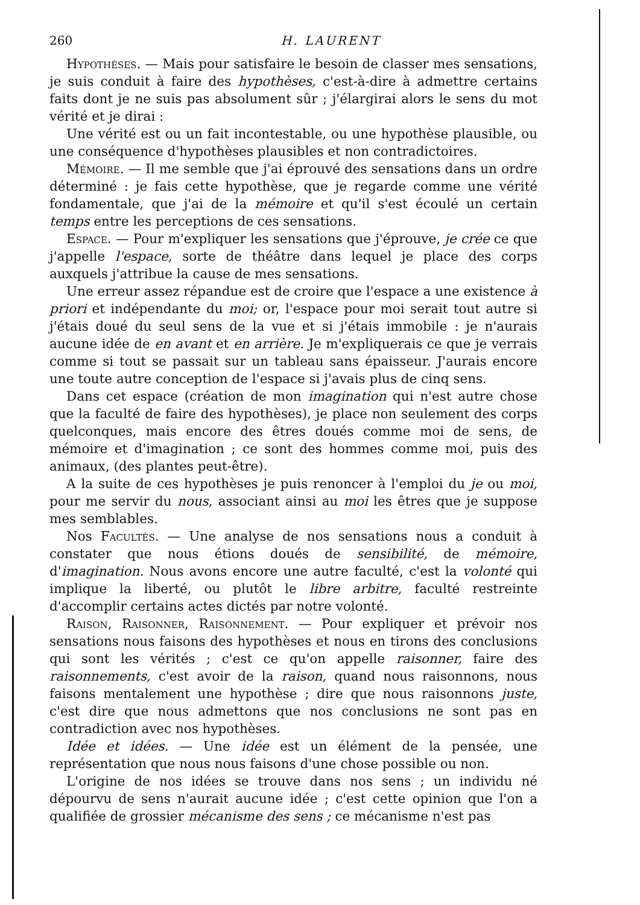260 H. LAURENT
Hypothèses. — Mais pour satisfaire le besoin de classer mes sensations, je suis conduit à faire des hypothèses, c'est-à-dire à admettre certains faits dont je ne suis pas absolument sûr ; j'élargirai alors le sens du mot vérité et je dirai :
Une vérité est ou un fait incontestable, ou une hypothèse plausible, ou une conséquence d'hypothèses plausibles et non contradictoires.
Mémoire. — Il me semble que j'ai éprouvé des sensations dans un ordre déterminé : je fais cette hypothèse, que je regarde comme une vérité fondamentale, que j'ai de la mémoire et qu'il s'est écoulé un certain temps entre les perceptions de ces sensations.
Espace. — Pour m'expliquer les sensations que j'éprouve, je crée ce que j'appelle l'espace, sorte de théâtre dans lequel je place des corps auxquels j'attribue la cause de mes sensations.
Une erreur assez répandue est de croire que l'espace a une existence à priori et indépendante du moi; or, l'espace pour moi serait tout autre si j'étais doué du seul sens de la vue et si j'étais immobile : je n'aurais aucune idée de en avant et en arrière. Je m'expliquerais ce que je verrais comme si tout se passait sur un tableau sans épaisseur. J'aurais encore une toute autre conception de l'espace si j'avais plus de cinq sens.
Dans cet espace (création de mon imagination qui n'est autre chose que la faculté de faire des hypothèses), je place non seulement des corps quelconques, mais encore des êtres doués comme moi de sens, de mémoire et d'imagination ; ce sont des hommes comme moi, puis des animaux, (des plantes peut-être).
A la suite de ces hypothèses je puis renoncer à l'emploi du je ou moi, pour me servir du nous, associant ainsi au moi les êtres que je suppose mes semblables.
Nos Facultés. — Une analyse de nos sensations nous a conduit à constater que nous étions doués de sensibilité, de mémoire, d'imagination. Nous avons encore une autre faculté, c'est la volonté qui implique la liberté, ou plutôt le libre arbitre, faculté restreinte d'accomplir certains actes dictés par notre volonté.
Raison, Raisonner, Raisonnement. — Pour expliquer et prévoir nos sensations nous faisons des hypothèses et nous en tirons des conclusions qui sont les vérités ; c'est ce qu'on appelle raisonner, faire des raisonnements, c'est avoir de la raison, quand nous raisonnons, nous faisons mentalement une hypothèse ; dire que nous raisonnons juste, c'est dire que nous admettons que nos conclusions ne sont pas en contradiction avec nos hypothèses.
Idée et idées. — Une idée est un élément de la pensée, une représentation que nous nous faisons d'une chose possible ou non.
L'origine de nos idées se trouve dans nos sens ; un individu né dépourvu de sens n'aurait aucune idée ; c'est cette opinion que l'on a qualifiée de grossier mécanisme des sens ; ce mécanisme n'est pas